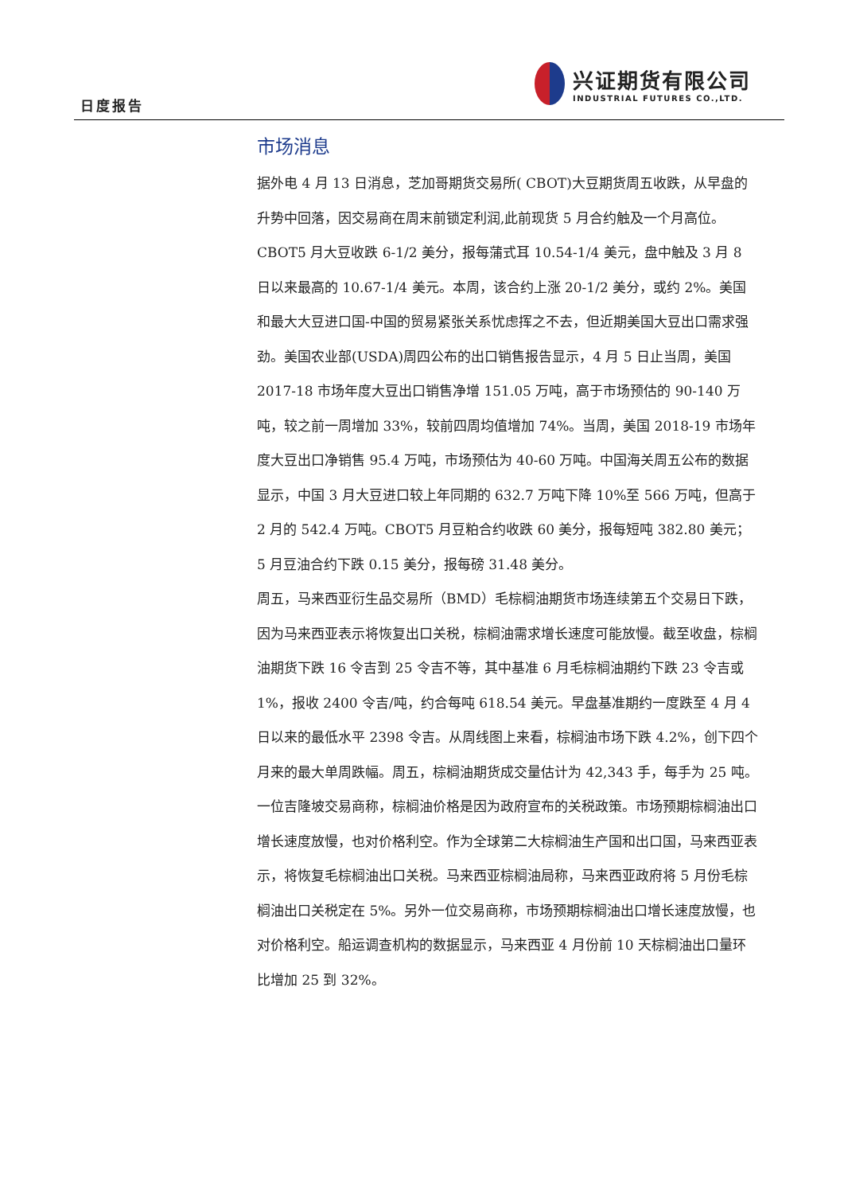日度报告
兴证期货有限公司
INDUSTRIAL FUTURES CO.,LTD.
市场消息
据外电 4 月 13 日消息，芝加哥期货交易所( CBOT)大豆期货周五收跌，从早盘的升势中回落，因交易商在周末前锁定利润,此前现货 5 月合约触及一个月高位。CBOT5 月大豆收跌 6-1/2 美分，报每蒲式耳 10.54-1/4 美元，盘中触及 3 月 8 日以来最高的 10.67-1/4 美元。本周，该合约上涨 20-1/2 美分，或约 2%。美国和最大大豆进口国-中国的贸易紧张关系忧虑挥之不去，但近期美国大豆出口需求强劲。美国农业部(USDA)周四公布的出口销售报告显示，4 月 5 日止当周，美国 2017-18 市场年度大豆出口销售净增 151.05 万吨，高于市场预估的 90-140 万吨，较之前一周增加 33%，较前四周均值增加 74%。当周，美国 2018-19 市场年度大豆出口净销售 95.4 万吨，市场预估为 40-60 万吨。中国海关周五公布的数据显示，中国 3 月大豆进口较上年同期的 632.7 万吨下降 10%至 566 万吨，但高于 2 月的 542.4 万吨。CBOT5 月豆粕合约收跌 60 美分，报每短吨 382.80 美元；5 月豆油合约下跌 0.15 美分，报每磅 31.48 美分。
周五，马来西亚衍生品交易所（BMD）毛棕榈油期货市场连续第五个交易日下跌，因为马来西亚表示将恢复出口关税，棕榈油需求增长速度可能放慢。截至收盘，棕榈油期货下跌 16 令吉到 25 令吉不等，其中基准 6 月毛棕榈油期约下跌 23 令吉或 1%，报收 2400 令吉/吨，约合每吨 618.54 美元。早盘基准期约一度跌至 4 月 4 日以来的最低水平 2398 令吉。从周线图上来看，棕榈油市场下跌 4.2%，创下四个月来的最大单周跌幅。周五，棕榈油期货成交量估计为 42,343 手，每手为 25 吨。一位吉隆坡交易商称，棕榈油价格是因为政府宣布的关税政策。市场预期棕榈油出口增长速度放慢，也对价格利空。作为全球第二大棕榈油生产国和出口国，马来西亚表示，将恢复毛棕榈油出口关税。马来西亚棕榈油局称，马来西亚政府将 5 月份毛棕榈油出口关税定在 5%。另外一位交易商称，市场预期棕榈油出口增长速度放慢，也对价格利空。船运调查机构的数据显示，马来西亚 4 月份前 10 天棕榈油出口量环比增加 25 到 32%。